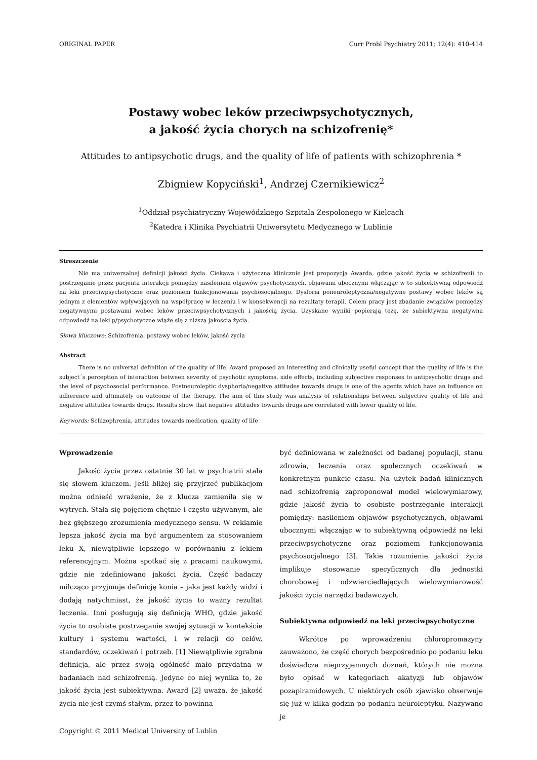ORIGINAL PAPER Curr Probl Psychiatry 2011; 12(4): 410-414
Postawy wobec leków przeciwpsychotycznych,
a jakość życia chorych na schizofrenię*
Attitudes to antipsychotic drugs, and the quality of life of patients with schizophrenia *
Zbigniew Kopyciński<sup>1</sup>, Andrzej Czernikiewicz<sup>2</sup>
<sup>1</sup> Oddział psychiatryczny Wojewódzkiego Szpitala Zespolonego w Kielcach
<sup>2</sup> Katedra i Klinika Psychiatrii Uniwersytetu Medycznego w Lublinie
Streszczenie
Nie ma uniwersalnej definicji jakości życia. Ciekawa i użyteczna klinicznie jest propozycja Awarda, gdzie jakość życia w schizofrenii to postrzeganie przez pacjenta interakcji pomiędzy nasileniem objawów psychotycznych, objawami ubocznymi włączając w to subiektywną odpowiedź na leki przeciwpsychotyczne oraz poziomem funkcjonowania psychosocjalnego. Dysforia poneuroleptyczna/negatywne postawy wobec leków są jednym z elementów wpływających na współpracę w leczeniu i w konsekwencji na rezultaty terapii. Celem pracy jest zbadanie związków pomiędzy negatywnymi postawami wobec leków przeciwpsychotycznych i jakością życia. Uzyskane wyniki popierają tezę, że subiektywna negatywna odpowiedź na leki p/psychotyczne wiąże się z niższą jakością życia.
Słowa kluczowe: Schizofrenia, postawy wobec leków, jakość życia
Abstract
There is no universal definition of the quality of life. Award proposed an interesting and clinically useful concept that the quality of life is the subject´s perception of interaction between severity of psychotic symptoms, side effects, including subjective responses to antipsychotic drugs and the level of psychosocial performance. Postneuroleptic dysphoria/negative attitudes towards drugs is one of the agents which have an influence on adherence and ultimately on outcome of the therapy. The aim of this study was analysis of relationships between subjective quality of life and negative attitudes towards drugs. Results show that negative attitudes towards drugs are correlated with lower quality of life.
Keywords: Schizophrenia, attitudes towards medication, quality of life
Wprowadzenie
Jakość życia przez ostatnie 30 lat w psychiatrii stała się słowem kluczem. Jeśli bliżej się przyjrzeć publikacjom można odnieść wrażenie, że z klucza zamieniła się w wytrych. Stała się pojęciem chętnie i często używanym, ale bez głębszego zrozumienia medycznego sensu. W reklamie lepsza jakość życia ma być argumentem za stosowaniem leku X, niewątpliwie lepszego w porównaniu z lekiem referencyjnym. Można spotkać się z pracami naukowymi, gdzie nie zdefiniowano jakości życia. Część badaczy milcząco przyjmuje definicję konia – jaka jest każdy widzi i dodają natychmiast, że jakość życia to ważny rezultat leczenia. Inni posługują się definicją WHO, gdzie jakość życia to osobiste postrzeganie swojej sytuacji w kontekście kultury i systemu wartości, i w relacji do celów, standardów, oczekiwań i potrzeb. [1] Niewątpliwie zgrabna definicja, ale przez swoją ogólność mało przydatna w badaniach nad schizofrenią. Jedyne co niej wynika to, że jakość życia jest subiektywna. Award [2] uważa, że jakość życia nie jest czymś stałym, przez to powinna
być definiowana w zależności od badanej populacji, stanu zdrowia, leczenia oraz społecznych oczekiwań w konkretnym punkcie czasu. Na użytek badań klinicznych nad schizofrenią zaproponował model wielowymiarowy, gdzie jakość życia to osobiste postrzeganie interakcji pomiędzy: nasileniem objawów psychotycznych, objawami ubocznymi włączając w to subiektywną odpowiedź na leki przeciwpsychotyczne oraz poziomem funkcjonowania psychosocjalnego [3]. Takie rozumienie jakości życia implikuje stosowanie specyficznych dla jednostki chorobowej i odzwierciedlających wielowymiarowość jakości życia narzędzi badawczych.
Subiektywna odpowiedź na leki przeciwpsychotyczne
Wkrótce po wprowadzeniu chloropromazyny zauważono, że część chorych bezpośrednio po podaniu leku doświadcza nieprzyjemnych doznań, których nie można było opisać w kategoriach akatyzji lub objawów pozapiramidowych. U niektórych osób zjawisko obserwuje się już w kilka godzin po podaniu neuroleptyku. Nazywano je
Copyright © 2011 Medical University of Lublin